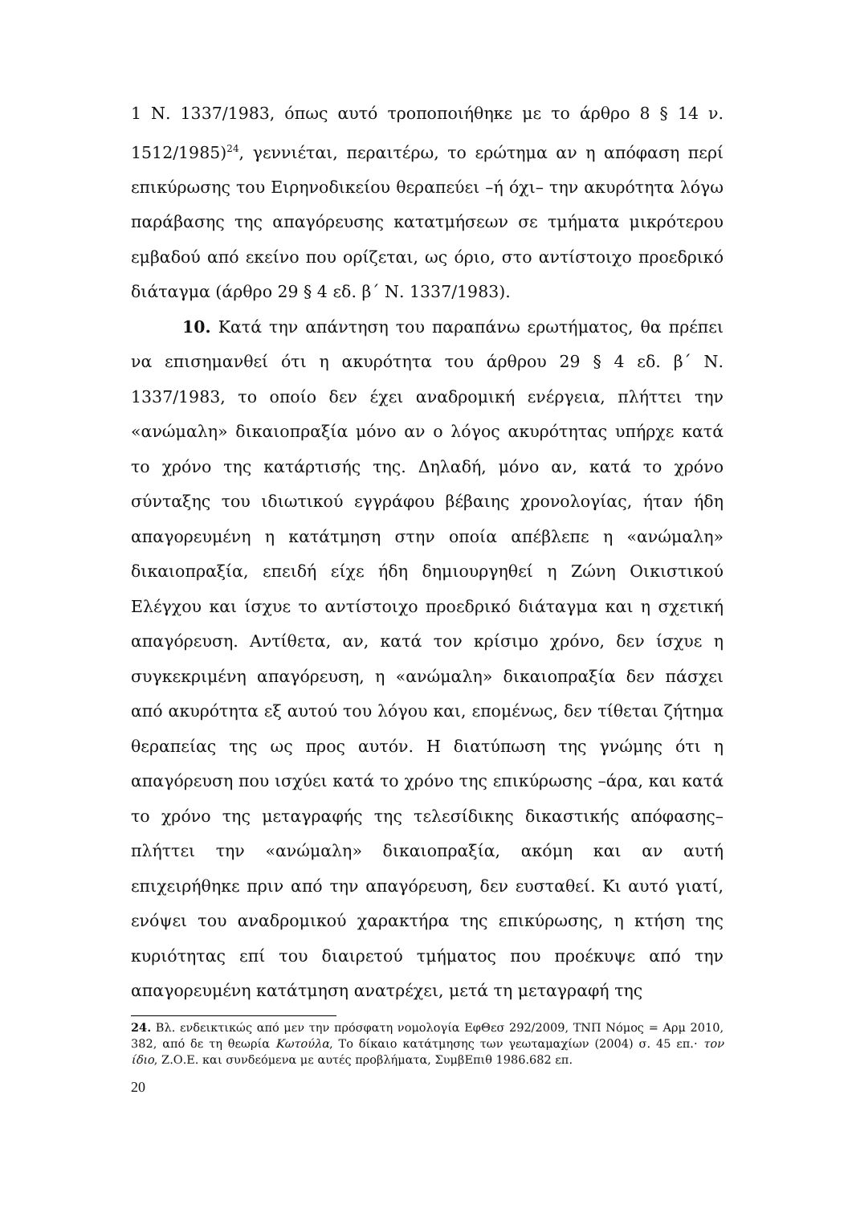1 Ν. 1337/1983, όπως αυτό τροποποιήθηκε με το άρθρο 8 § 14 ν. 1512/1985)<sup>24</sup>, γεννιέται, περαιτέρω, το ερώτημα αν η απόφαση περί επικύρωσης του Ειρηνοδικείου θεραπεύει –ή όχι– την ακυρότητα λόγω παράβασης της απαγόρευσης κατατμήσεων σε τμήματα μικρότερου εμβαδού από εκείνο που ορίζεται, ως όριο, στο αντίστοιχο προεδρικό διάταγμα (άρθρο 29 § 4 εδ. β΄ Ν. 1337/1983).
10. Κατά την απάντηση του παραπάνω ερωτήματος, θα πρέπει να επισημανθεί ότι η ακυρότητα του άρθρου 29 § 4 εδ. β΄ Ν. 1337/1983, το οποίο δεν έχει αναδρομική ενέργεια, πλήττει την «ανώμαλη» δικαιοπραξία μόνο αν ο λόγος ακυρότητας υπήρχε κατά το χρόνο της κατάρτισής της. Δηλαδή, μόνο αν, κατά το χρόνο σύνταξης του ιδιωτικού εγγράφου βέβαιης χρονολογίας, ήταν ήδη απαγορευμένη η κατάτμηση στην οποία απέβλεπε η «ανώμαλη» δικαιοπραξία, επειδή είχε ήδη δημιουργηθεί η Ζώνη Οικιστικού Ελέγχου και ίσχυε το αντίστοιχο προεδρικό διάταγμα και η σχετική απαγόρευση. Αντίθετα, αν, κατά τον κρίσιμο χρόνο, δεν ίσχυε η συγκεκριμένη απαγόρευση, η «ανώμαλη» δικαιοπραξία δεν πάσχει από ακυρότητα εξ αυτού του λόγου και, επομένως, δεν τίθεται ζήτημα θεραπείας της ως προς αυτόν. Η διατύπωση της γνώμης ότι η απαγόρευση που ισχύει κατά το χρόνο της επικύρωσης –άρα, και κατά το χρόνο της μεταγραφής της τελεσίδικης δικαστικής απόφασης– πλήττει την «ανώμαλη» δικαιοπραξία, ακόμη και αν αυτή επιχειρήθηκε πριν από την απαγόρευση, δεν ευσταθεί. Κι αυτό γιατί, ενόψει του αναδρομικού χαρακτήρα της επικύρωσης, η κτήση της κυριότητας επί του διαιρετού τμήματος που προέκυψε από την απαγορευμένη κατάτμηση ανατρέχει, μετά τη μεταγραφή της
24. Βλ. ενδεικτικώς από μεν την πρόσφατη νομολογία ΕφΘεσ 292/2009, ΤΝΠ Νόμος = Αρμ 2010, 382, από δε τη θεωρία Κωτούλα, Το δίκαιο κατάτμησης των γεωταμαχίων (2004) σ. 45 επ.· τον ίδιο, Ζ.Ο.Ε. και συνδεόμενα με αυτές προβλήματα, ΣυμβΕπιθ 1986.682 επ.
20